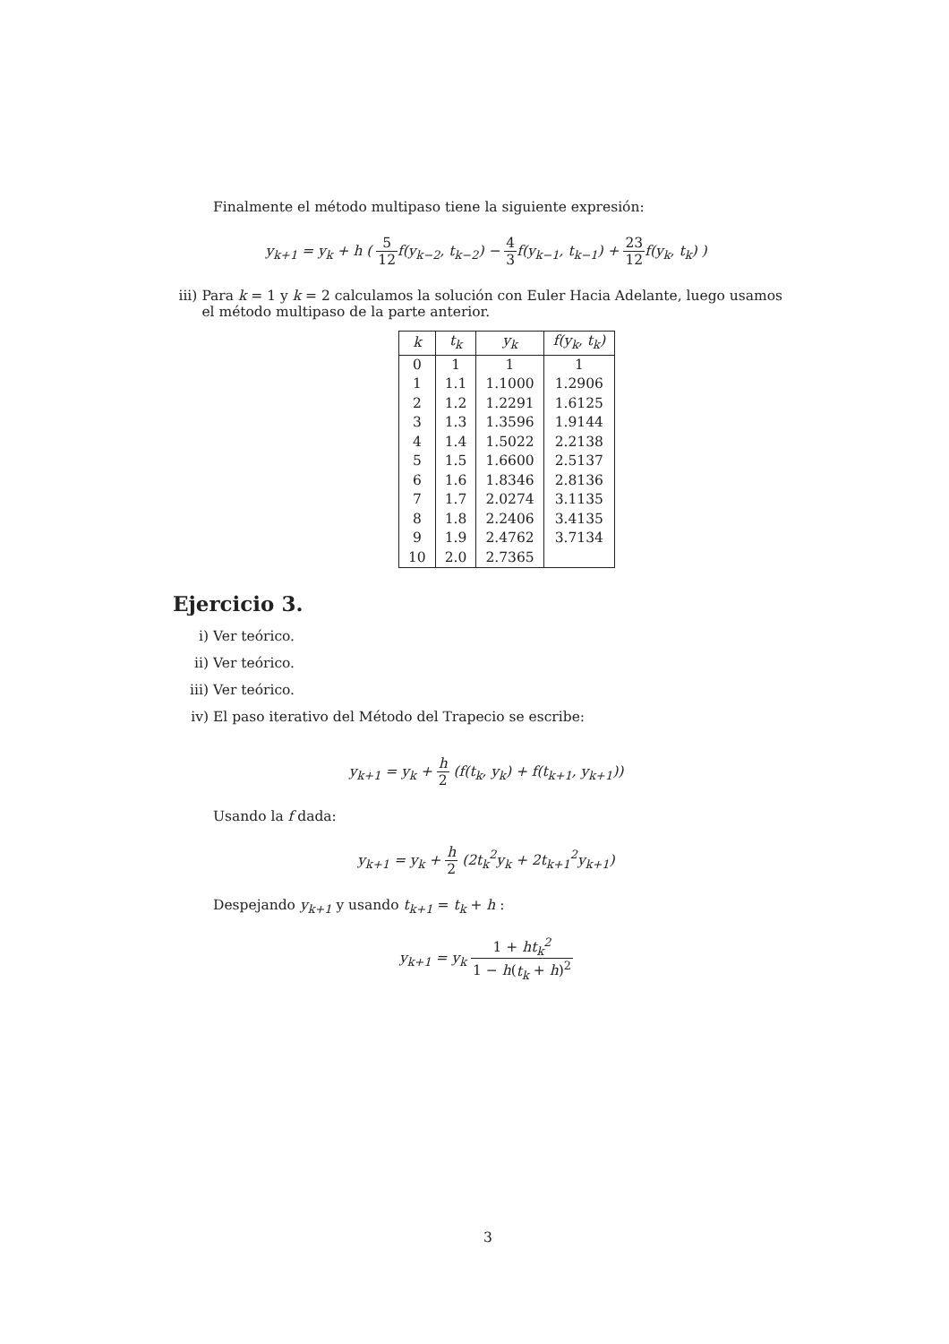Finalmente el método multipaso tiene la siguiente expresión:
y<sub>k+1</sub> = y<sub>k</sub> + h ( 5 12f(y<sub>k−2</sub>, t<sub>k−2</sub>) − 4 3f(y<sub>k−1</sub>, t<sub>k−1</sub>) + 23 12f(y<sub>k</sub>, t<sub>k</sub>) )
iii) Para k = 1 y k = 2 calculamos la solución con Euler Hacia Adelante, luego usamos el método multipaso de la parte anterior.
| k | t<sub>k</sub> | y<sub>k</sub> | f(y<sub>k</sub>, t<sub>k</sub>) |
| --- | --- | --- | --- |
| 0 | 1 | 1 | 1 |
| 1 | 1.1 | 1.1000 | 1.2906 |
| 2 | 1.2 | 1.2291 | 1.6125 |
| 3 | 1.3 | 1.3596 | 1.9144 |
| 4 | 1.4 | 1.5022 | 2.2138 |
| 5 | 1.5 | 1.6600 | 2.5137 |
| 6 | 1.6 | 1.8346 | 2.8136 |
| 7 | 1.7 | 2.0274 | 3.1135 |
| 8 | 1.8 | 2.2406 | 3.4135 |
| 9 | 1.9 | 2.4762 | 3.7134 |
| 10 | 2.0 | 2.7365 | |
Ejercicio 3.
i) Ver teórico.
ii) Ver teórico.
iii) Ver teórico.
iv) El paso iterativo del Método del Trapecio se escribe:
y<sub>k+1</sub> = y<sub>k</sub> + h 2 (f(t<sub>k</sub>, y<sub>k</sub>) + f(t<sub>k+1</sub>, y<sub>k+1</sub>))
Usando la f dada:
y<sub>k+1</sub> = y<sub>k</sub> + h 2 (2t<sub>k</sub><sup>2</sup>y<sub>k</sub> + 2t<sub>k+1</sub><sup>2</sup>y<sub>k+1</sub>)
Despejando y<sub>k+1</sub> y usando t<sub>k+1</sub> = t<sub>k</sub> + h :
y<sub>k+1</sub> = y<sub>k</sub> 1 + ht<sub>k</sub><sup>2</sup> 1 − h(t<sub>k</sub> + h)<sup>2</sup>
3